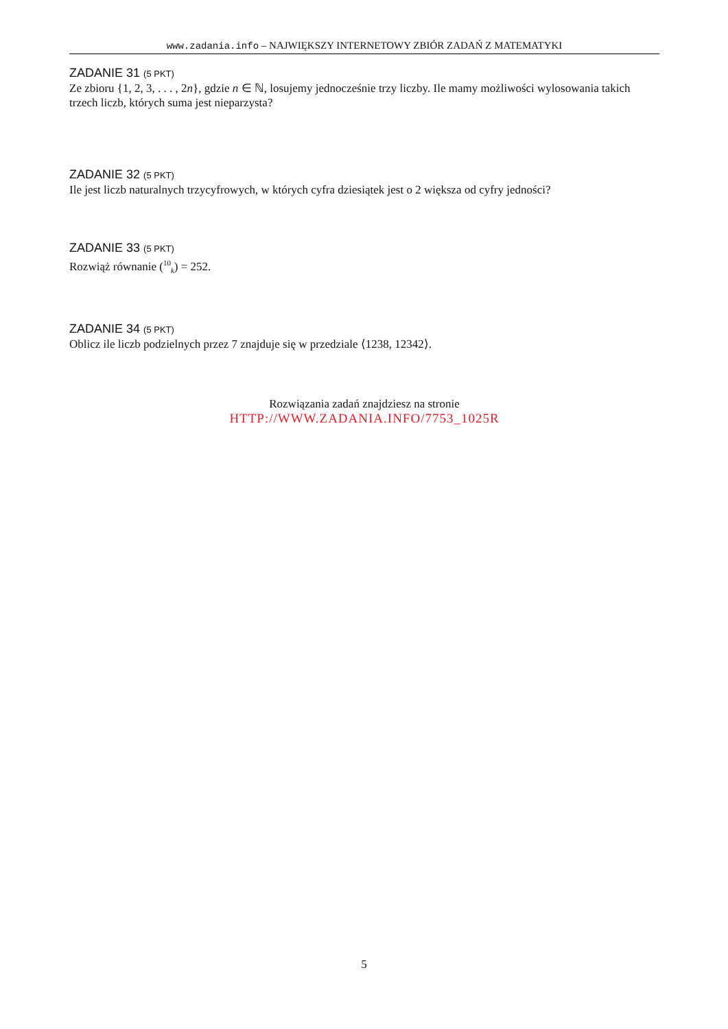www.zadania.info – NAJWIĘKSZY INTERNETOWY ZBIÓR ZADAŃ Z MATEMATYKI
ZADANIE 31 (5 PKT)
Ze zbioru {1, 2, 3, . . . , 2n}, gdzie n ∈ ℕ, losujemy jednocześnie trzy liczby. Ile mamy możliwości wylosowania takich trzech liczb, których suma jest nieparzysta?
ZADANIE 32 (5 PKT)
Ile jest liczb naturalnych trzycyfrowych, w których cyfra dziesiątek jest o 2 większa od cyfry jedności?
ZADANIE 33 (5 PKT)
Rozwiąż równanie (<sup>10</sup><sub>k</sub>) = 252.
ZADANIE 34 (5 PKT)
Oblicz ile liczb podzielnych przez 7 znajduje się w przedziale ⟨1238, 12342⟩.
Rozwiązania zadań znajdziesz na stronie
HTTP://WWW.ZADANIA.INFO/7753_1025R
5